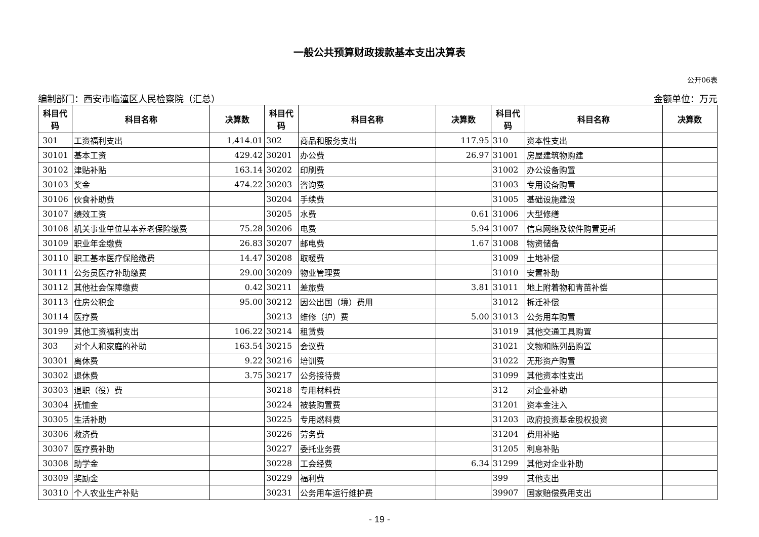一般公共预算财政拨款基本支出决算表
公开06表
编制部门：西安市临潼区人民检察院（汇总） 金额单位：万元
| 科目代码 | 科目名称 | 决算数 | 科目代码 | 科目名称 | 决算数 | 科目代码 | 科目名称 | 决算数 |
| --- | --- | --- | --- | --- | --- | --- | --- | --- |
| 301 | 工资福利支出 | 1,414.01 | 302 | 商品和服务支出 | 117.95 | 310 | 资本性支出 | |
| 30101 | 基本工资 | 429.42 | 30201 | 办公费 | 26.97 | 31001 | 房屋建筑物购建 | |
| 30102 | 津贴补贴 | 163.14 | 30202 | 印刷费 | | 31002 | 办公设备购置 | |
| 30103 | 奖金 | 474.22 | 30203 | 咨询费 | | 31003 | 专用设备购置 | |
| 30106 | 伙食补助费 | | 30204 | 手续费 | | 31005 | 基础设施建设 | |
| 30107 | 绩效工资 | | 30205 | 水费 | 0.61 | 31006 | 大型修缮 | |
| 30108 | 机关事业单位基本养老保险缴费 | 75.28 | 30206 | 电费 | 5.94 | 31007 | 信息网络及软件购置更新 | |
| 30109 | 职业年金缴费 | 26.83 | 30207 | 邮电费 | 1.67 | 31008 | 物资储备 | |
| 30110 | 职工基本医疗保险缴费 | 14.47 | 30208 | 取暖费 | | 31009 | 土地补偿 | |
| 30111 | 公务员医疗补助缴费 | 29.00 | 30209 | 物业管理费 | | 31010 | 安置补助 | |
| 30112 | 其他社会保障缴费 | 0.42 | 30211 | 差旅费 | 3.81 | 31011 | 地上附着物和青苗补偿 | |
| 30113 | 住房公积金 | 95.00 | 30212 | 因公出国（境）费用 | | 31012 | 拆迁补偿 | |
| 30114 | 医疗费 | | 30213 | 维修（护）费 | 5.00 | 31013 | 公务用车购置 | |
| 30199 | 其他工资福利支出 | 106.22 | 30214 | 租赁费 | | 31019 | 其他交通工具购置 | |
| 303 | 对个人和家庭的补助 | 163.54 | 30215 | 会议费 | | 31021 | 文物和陈列品购置 | |
| 30301 | 离休费 | 9.22 | 30216 | 培训费 | | 31022 | 无形资产购置 | |
| 30302 | 退休费 | 3.75 | 30217 | 公务接待费 | | 31099 | 其他资本性支出 | |
| 30303 | 退职（役）费 | | 30218 | 专用材料费 | | 312 | 对企业补助 | |
| 30304 | 抚恤金 | | 30224 | 被装购置费 | | 31201 | 资本金注入 | |
| 30305 | 生活补助 | | 30225 | 专用燃料费 | | 31203 | 政府投资基金股权投资 | |
| 30306 | 救济费 | | 30226 | 劳务费 | | 31204 | 费用补贴 | |
| 30307 | 医疗费补助 | | 30227 | 委托业务费 | | 31205 | 利息补贴 | |
| 30308 | 助学金 | | 30228 | 工会经费 | 6.34 | 31299 | 其他对企业补助 | |
| 30309 | 奖励金 | | 30229 | 福利费 | | 399 | 其他支出 | |
| 30310 | 个人农业生产补贴 | | 30231 | 公务用车运行维护费 | | 39907 | 国家赔偿费用支出 | |
- 19 -